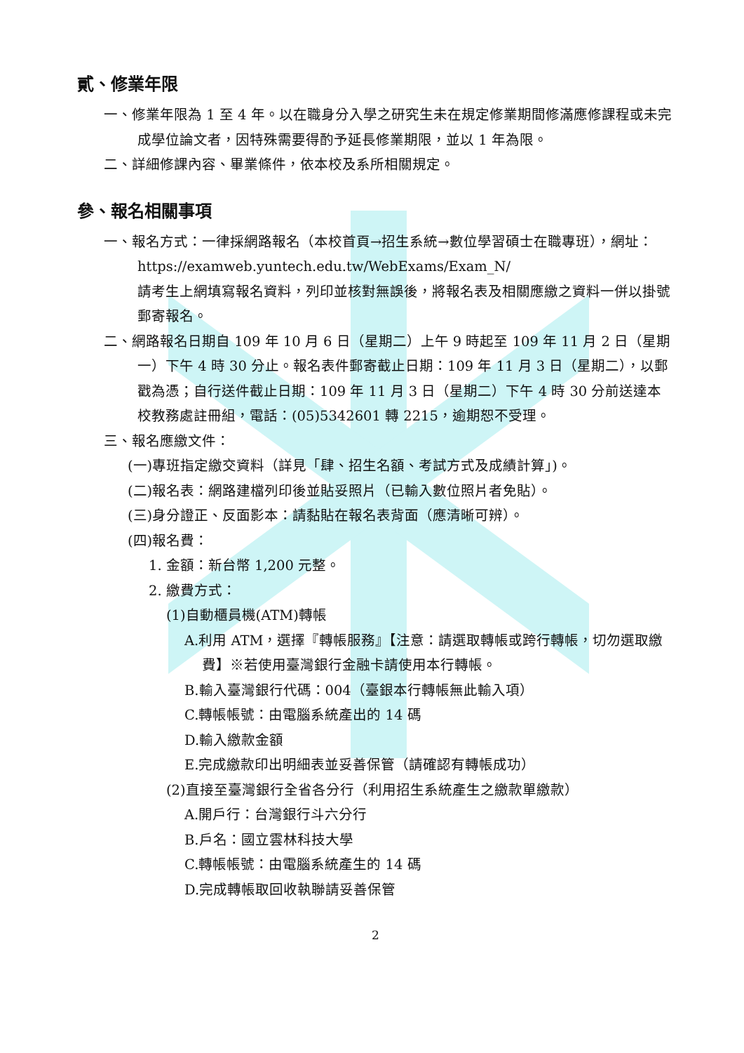貳、修業年限
一、修業年限為 1 至 4 年。以在職身分入學之研究生未在規定修業期間修滿應修課程或未完成學位論文者，因特殊需要得酌予延長修業期限，並以 1 年為限。
二、詳細修課內容、畢業條件，依本校及系所相關規定。
參、報名相關事項
一、報名方式：一律採網路報名（本校首頁→招生系統→數位學習碩士在職專班），網址：https://examweb.yuntech.edu.tw/WebExams/Exam_N/
請考生上網填寫報名資料，列印並核對無誤後，將報名表及相關應繳之資料一併以掛號郵寄報名。
二、網路報名日期自 109 年 10 月 6 日（星期二）上午 9 時起至 109 年 11 月 2 日（星期一）下午 4 時 30 分止。報名表件郵寄截止日期：109 年 11 月 3 日（星期二），以郵戳為憑；自行送件截止日期：109 年 11 月 3 日（星期二）下午 4 時 30 分前送達本校教務處註冊組，電話：(05)5342601 轉 2215，逾期恕不受理。
三、報名應繳文件：
(一)專班指定繳交資料（詳見「肆、招生名額、考試方式及成績計算」)。
(二)報名表：網路建檔列印後並貼妥照片（已輸入數位照片者免貼）。
(三)身分證正、反面影本：請黏貼在報名表背面（應清晰可辨）。
(四)報名費：
1. 金額：新台幣 1,200 元整。
2. 繳費方式：
(1)自動櫃員機(ATM)轉帳
A.利用 ATM，選擇『轉帳服務』【注意：請選取轉帳或跨行轉帳，切勿選取繳費】※若使用臺灣銀行金融卡請使用本行轉帳。
B.輸入臺灣銀行代碼：004（臺銀本行轉帳無此輸入項）
C.轉帳帳號：由電腦系統產出的 14 碼
D.輸入繳款金額
E.完成繳款印出明細表並妥善保管（請確認有轉帳成功）
(2)直接至臺灣銀行全省各分行（利用招生系統產生之繳款單繳款）
A.開戶行：台灣銀行斗六分行
B.戶名：國立雲林科技大學
C.轉帳帳號：由電腦系統產生的 14 碼
D.完成轉帳取回收執聯請妥善保管
2